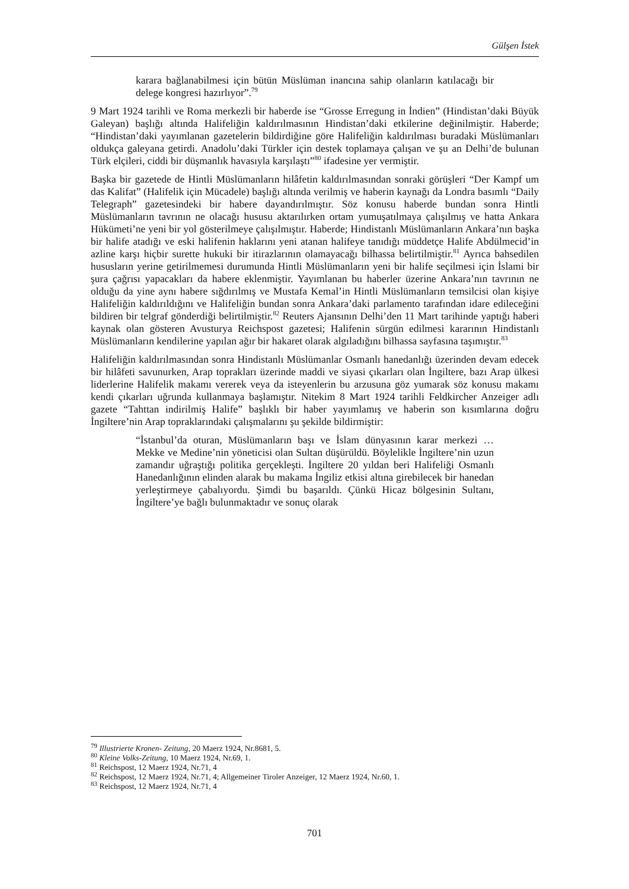Gülşen İstek
karara bağlanabilmesi için bütün Müslüman inancına sahip olanların katılacağı bir delege kongresi hazırlıyor”.<sup>79</sup>
9 Mart 1924 tarihli ve Roma merkezli bir haberde ise “Grosse Erregung in İndien” (Hindistan’daki Büyük Galeyan) başlığı altında Halifeliğin kaldırılmasının Hindistan’daki etkilerine değinilmiştir. Haberde; “Hindistan’daki yayımlanan gazetelerin bildirdiğine göre Halifeliğin kaldırılması buradaki Müslümanları oldukça galeyana getirdi. Anadolu’daki Türkler için destek toplamaya çalışan ve şu an Delhi’de bulunan Türk elçileri, ciddi bir düşmanlık havasıyla karşılaştı”<sup>80</sup> ifadesine yer vermiştir.
Başka bir gazetede de Hintli Müslümanların hilâfetin kaldırılmasından sonraki görüşleri “Der Kampf um das Kalifat” (Halifelik için Mücadele) başlığı altında verilmiş ve haberin kaynağı da Londra basımlı “Daily Telegraph” gazetesindeki bir habere dayandırılmıştır. Söz konusu haberde bundan sonra Hintli Müslümanların tavrının ne olacağı hususu aktarılırken ortam yumuşatılmaya çalışılmış ve hatta Ankara Hükümeti’ne yeni bir yol gösterilmeye çalışılmıştır. Haberde; Hindistanlı Müslümanların Ankara’nın başka bir halife atadığı ve eski halifenin haklarını yeni atanan halifeye tanıdığı müddetçe Halife Abdülmecid’in azline karşı hiçbir surette hukuki bir itirazlarının olamayacağı bilhassa belirtilmiştir.<sup>81</sup> Ayrıca bahsedilen hususların yerine getirilmemesi durumunda Hintli Müslümanların yeni bir halife seçilmesi için İslami bir şura çağrısı yapacakları da habere eklenmiştir. Yayımlanan bu haberler üzerine Ankara’nın tavrının ne olduğu da yine aynı habere sığdırılmış ve Mustafa Kemal’in Hintli Müslümanların temsilcisi olan kişiye Halifeliğin kaldırıldığını ve Halifeliğin bundan sonra Ankara’daki parlamento tarafından idare edileceğini bildiren bir telgraf gönderdiği belirtilmiştir.<sup>82</sup> Reuters Ajansının Delhi’den 11 Mart tarihinde yaptığı haberi kaynak olan gösteren Avusturya Reichspost gazetesi; Halifenin sürgün edilmesi kararının Hindistanlı Müslümanların kendilerine yapılan ağır bir hakaret olarak algıladığını bilhassa sayfasına taşımıştır.<sup>83</sup>
Halifeliğin kaldırılmasından sonra Hindistanlı Müslümanlar Osmanlı hanedanlığı üzerinden devam edecek bir hilâfeti savunurken, Arap toprakları üzerinde maddi ve siyasi çıkarları olan İngiltere, bazı Arap ülkesi liderlerine Halifelik makamı vererek veya da isteyenlerin bu arzusuna göz yumarak söz konusu makamı kendi çıkarları uğrunda kullanmaya başlamıştır. Nitekim 8 Mart 1924 tarihli Feldkircher Anzeiger adlı gazete “Tahttan indirilmiş Halife” başlıklı bir haber yayımlamış ve haberin son kısımlarına doğru İngiltere’nin Arap topraklarındaki çalışmalarını şu şekilde bildirmiştir:
“İstanbul’da oturan, Müslümanların başı ve İslam dünyasının karar merkezi … Mekke ve Medine’nin yöneticisi olan Sultan düşürüldü. Böylelikle İngiltere’nin uzun zamandır uğraştığı politika gerçekleşti. İngiltere 20 yıldan beri Halifeliği Osmanlı Hanedanlığının elinden alarak bu makama İngiliz etkisi altına girebilecek bir hanedan yerleştirmeye çabalıyordu. Şimdi bu başarıldı. Çünkü Hicaz bölgesinin Sultanı, İngiltere’ye bağlı bulunmaktadır ve sonuç olarak
<sup>79</sup> Illustrierte Kronen- Zeitung, 20 Maerz 1924, Nr.8681, 5.
<sup>80</sup> Kleine Volks-Zeitung, 10 Maerz 1924, Nr.69, 1.
<sup>81</sup> Reichspost, 12 Maerz 1924, Nr.71, 4
<sup>82</sup> Reichspost, 12 Maerz 1924, Nr.71, 4; Allgemeiner Tiroler Anzeiger, 12 Maerz 1924, Nr.60, 1.
<sup>83</sup> Reichspost, 12 Maerz 1924, Nr.71, 4
701